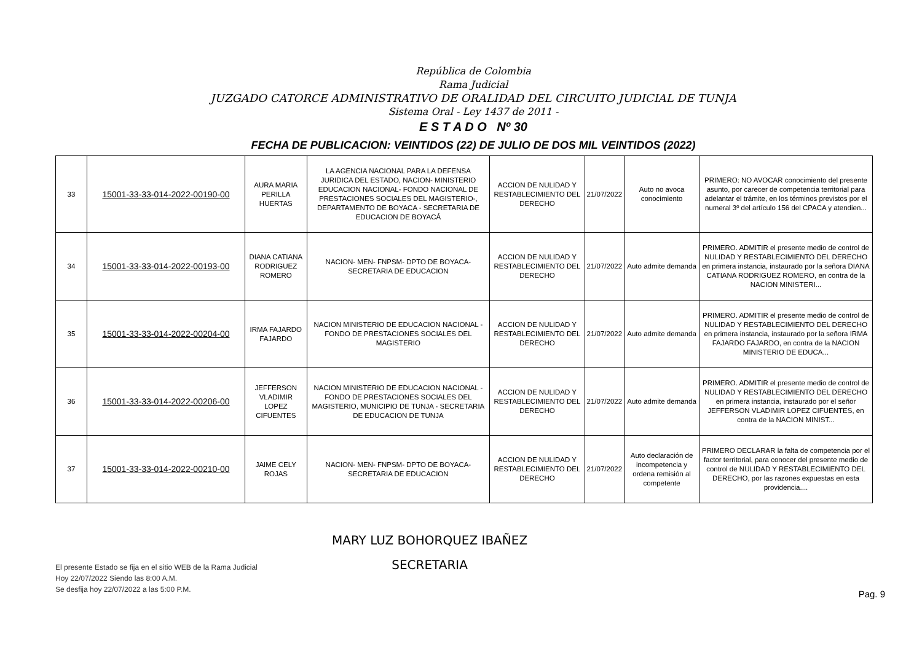República de Colombia
Rama Judicial
JUZGADO CATORCE ADMINISTRATIVO DE ORALIDAD DEL CIRCUITO JUDICIAL DE TUNJA
Sistema Oral - Ley 1437 de 2011 -
E S T A D O Nº 30
FECHA DE PUBLICACION: VEINTIDOS (22) DE JULIO DE DOS MIL VEINTIDOS (2022)
| 33 | 15001-33-33-014-2022-00190-00 | AURA MARIA PERILLA HUERTAS | LA AGENCIA NACIONAL PARA LA DEFENSA JURIDICA DEL ESTADO, NACION- MINISTERIO EDUCACION NACIONAL- FONDO NACIONAL DE PRESTACIONES SOCIALES DEL MAGISTERIO-, DEPARTAMENTO DE BOYACA - SECRETARIA DE EDUCACION DE BOYACÁ | ACCION DE NULIDAD Y RESTABLECIMIENTO DEL DERECHO | 21/07/2022 | Auto no avoca conocimiento | PRIMERO: NO AVOCAR conocimiento del presente asunto, por carecer de competencia territorial para adelantar el trámite, en los términos previstos por el numeral 3º del artículo 156 del CPACA y atendien... |
| 34 | 15001-33-33-014-2022-00193-00 | DIANA CATIANA RODRIGUEZ ROMERO | NACION- MEN- FNPSM- DPTO DE BOYACA- SECRETARIA DE EDUCACION | ACCION DE NULIDAD Y RESTABLECIMIENTO DEL DERECHO | 21/07/2022 | Auto admite demanda | PRIMERO. ADMITIR el presente medio de control de NULIDAD Y RESTABLECIMIENTO DEL DERECHO en primera instancia, instaurado por la señora DIANA CATIANA RODRIGUEZ ROMERO, en contra de la NACION MINISTERI... |
| 35 | 15001-33-33-014-2022-00204-00 | IRMA FAJARDO FAJARDO | NACION MINISTERIO DE EDUCACION NACIONAL - FONDO DE PRESTACIONES SOCIALES DEL MAGISTERIO | ACCION DE NULIDAD Y RESTABLECIMIENTO DEL DERECHO | 21/07/2022 | Auto admite demanda | PRIMERO. ADMITIR el presente medio de control de NULIDAD Y RESTABLECIMIENTO DEL DERECHO en primera instancia, instaurado por la señora IRMA FAJARDO FAJARDO, en contra de la NACION MINISTERIO DE EDUCA... |
| 36 | 15001-33-33-014-2022-00206-00 | JEFFERSON VLADIMIR LOPEZ CIFUENTES | NACION MINISTERIO DE EDUCACION NACIONAL - FONDO DE PRESTACIONES SOCIALES DEL MAGISTERIO, MUNICIPIO DE TUNJA - SECRETARIA DE EDUCACION DE TUNJA | ACCION DE NULIDAD Y RESTABLECIMIENTO DEL DERECHO | 21/07/2022 | Auto admite demanda | PRIMERO. ADMITIR el presente medio de control de NULIDAD Y RESTABLECIMIENTO DEL DERECHO en primera instancia, instaurado por el señor JEFFERSON VLADIMIR LOPEZ CIFUENTES, en contra de la NACION MINIST... |
| 37 | 15001-33-33-014-2022-00210-00 | JAIME CELY ROJAS | NACION- MEN- FNPSM- DPTO DE BOYACA- SECRETARIA DE EDUCACION | ACCION DE NULIDAD Y RESTABLECIMIENTO DEL DERECHO | 21/07/2022 | Auto declaración de incompetencia y ordena remisión al competente | PRIMERO DECLARAR la falta de competencia por el factor territorial, para conocer del presente medio de control de NULIDAD Y RESTABLECIMIENTO DEL DERECHO, por las razones expuestas en esta providencia.... |
El presente Estado se fija en el sitio WEB de la Rama Judicial
Hoy 22/07/2022 Siendo las 8:00 A.M.
Se desfija hoy 22/07/2022 a las 5:00 P.M.
MARY LUZ BOHORQUEZ IBAÑEZ
SECRETARIA
Pag. 9